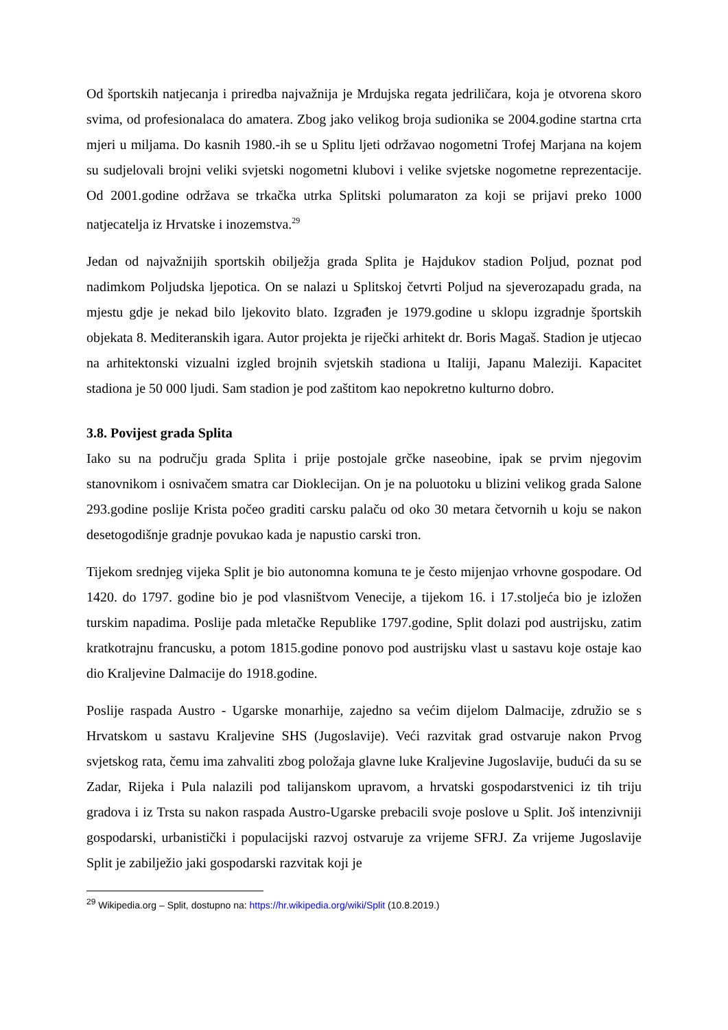Od športskih natjecanja i priredba najvažnija je Mrdujska regata jedriličara, koja je otvorena skoro svima, od profesionalaca do amatera. Zbog jako velikog broja sudionika se 2004.godine startna crta mjeri u miljama. Do kasnih 1980.-ih se u Splitu ljeti održavao nogometni Trofej Marjana na kojem su sudjelovali brojni veliki svjetski nogometni klubovi i velike svjetske nogometne reprezentacije. Od 2001.godine održava se trkačka utrka Splitski polumaraton za koji se prijavi preko 1000 natjecatelja iz Hrvatske i inozemstva.<sup>29</sup>
Jedan od najvažnijih sportskih obilježja grada Splita je Hajdukov stadion Poljud, poznat pod nadimkom Poljudska ljepotica. On se nalazi u Splitskoj četvrti Poljud na sjeverozapadu grada, na mjestu gdje je nekad bilo ljekovito blato. Izgrađen je 1979.godine u sklopu izgradnje športskih objekata 8. Mediteranskih igara. Autor projekta je riječki arhitekt dr. Boris Magaš. Stadion je utjecao na arhitektonski vizualni izgled brojnih svjetskih stadiona u Italiji, Japanu Maleziji. Kapacitet stadiona je 50 000 ljudi. Sam stadion je pod zaštitom kao nepokretno kulturno dobro.
3.8. Povijest grada Splita
Iako su na području grada Splita i prije postojale grčke naseobine, ipak se prvim njegovim stanovnikom i osnivačem smatra car Dioklecijan. On je na poluotoku u blizini velikog grada Salone 293.godine poslije Krista počeo graditi carsku palaču od oko 30 metara četvornih u koju se nakon desetogodišnje gradnje povukao kada je napustio carski tron.
Tijekom srednjeg vijeka Split je bio autonomna komuna te je često mijenjao vrhovne gospodare. Od 1420. do 1797. godine bio je pod vlasništvom Venecije, a tijekom 16. i 17.stoljeća bio je izložen turskim napadima. Poslije pada mletačke Republike 1797.godine, Split dolazi pod austrijsku, zatim kratkotrajnu francusku, a potom 1815.godine ponovo pod austrijsku vlast u sastavu koje ostaje kao dio Kraljevine Dalmacije do 1918.godine.
Poslije raspada Austro - Ugarske monarhije, zajedno sa većim dijelom Dalmacije, združio se s Hrvatskom u sastavu Kraljevine SHS (Jugoslavije). Veći razvitak grad ostvaruje nakon Prvog svjetskog rata, čemu ima zahvaliti zbog položaja glavne luke Kraljevine Jugoslavije, budući da su se Zadar, Rijeka i Pula nalazili pod talijanskom upravom, a hrvatski gospodarstvenici iz tih triju gradova i iz Trsta su nakon raspada Austro-Ugarske prebacili svoje poslove u Split. Još intenzivniji gospodarski, urbanistički i populacijski razvoj ostvaruje za vrijeme SFRJ. Za vrijeme Jugoslavije Split je zabilježio jaki gospodarski razvitak koji je
<sup>29</sup> Wikipedia.org – Split, dostupno na: https://hr.wikipedia.org/wiki/Split (10.8.2019.)